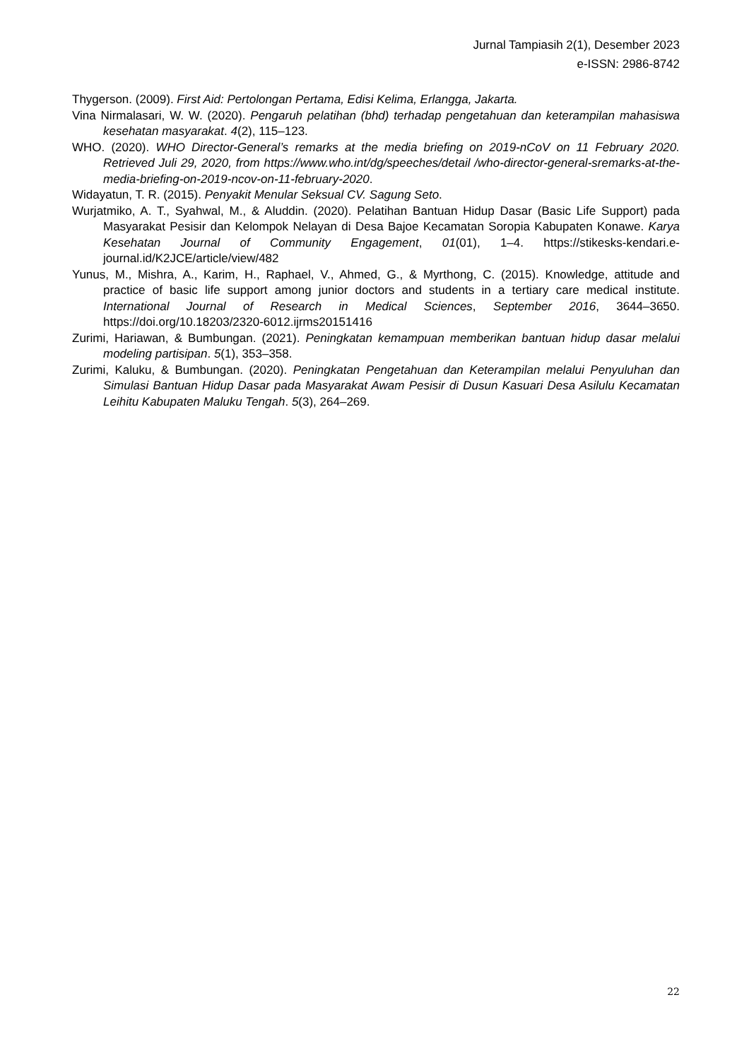Jurnal Tampiasih 2(1), Desember 2023
e-ISSN: 2986-8742
Thygerson. (2009). First Aid: Pertolongan Pertama, Edisi Kelima, Erlangga, Jakarta.
Vina Nirmalasari, W. W. (2020). Pengaruh pelatihan (bhd) terhadap pengetahuan dan keterampilan mahasiswa kesehatan masyarakat. 4(2), 115–123.
WHO. (2020). WHO Director-General’s remarks at the media briefing on 2019-nCoV on 11 February 2020. Retrieved Juli 29, 2020, from https://www.who.int/dg/speeches/detail /who-director-general-sremarks-at-the-media-briefing-on-2019-ncov-on-11-february-2020.
Widayatun, T. R. (2015). Penyakit Menular Seksual CV. Sagung Seto.
Wurjatmiko, A. T., Syahwal, M., & Aluddin. (2020). Pelatihan Bantuan Hidup Dasar (Basic Life Support) pada Masyarakat Pesisir dan Kelompok Nelayan di Desa Bajoe Kecamatan Soropia Kabupaten Konawe. Karya Kesehatan Journal of Community Engagement, 01(01), 1–4. https://stikesks-kendari.e-journal.id/K2JCE/article/view/482
Yunus, M., Mishra, A., Karim, H., Raphael, V., Ahmed, G., & Myrthong, C. (2015). Knowledge, attitude and practice of basic life support among junior doctors and students in a tertiary care medical institute. International Journal of Research in Medical Sciences, September 2016, 3644–3650. https://doi.org/10.18203/2320-6012.ijrms20151416
Zurimi, Hariawan, & Bumbungan. (2021). Peningkatan kemampuan memberikan bantuan hidup dasar melalui modeling partisipan. 5(1), 353–358.
Zurimi, Kaluku, & Bumbungan. (2020). Peningkatan Pengetahuan dan Keterampilan melalui Penyuluhan dan Simulasi Bantuan Hidup Dasar pada Masyarakat Awam Pesisir di Dusun Kasuari Desa Asilulu Kecamatan Leihitu Kabupaten Maluku Tengah. 5(3), 264–269.
22